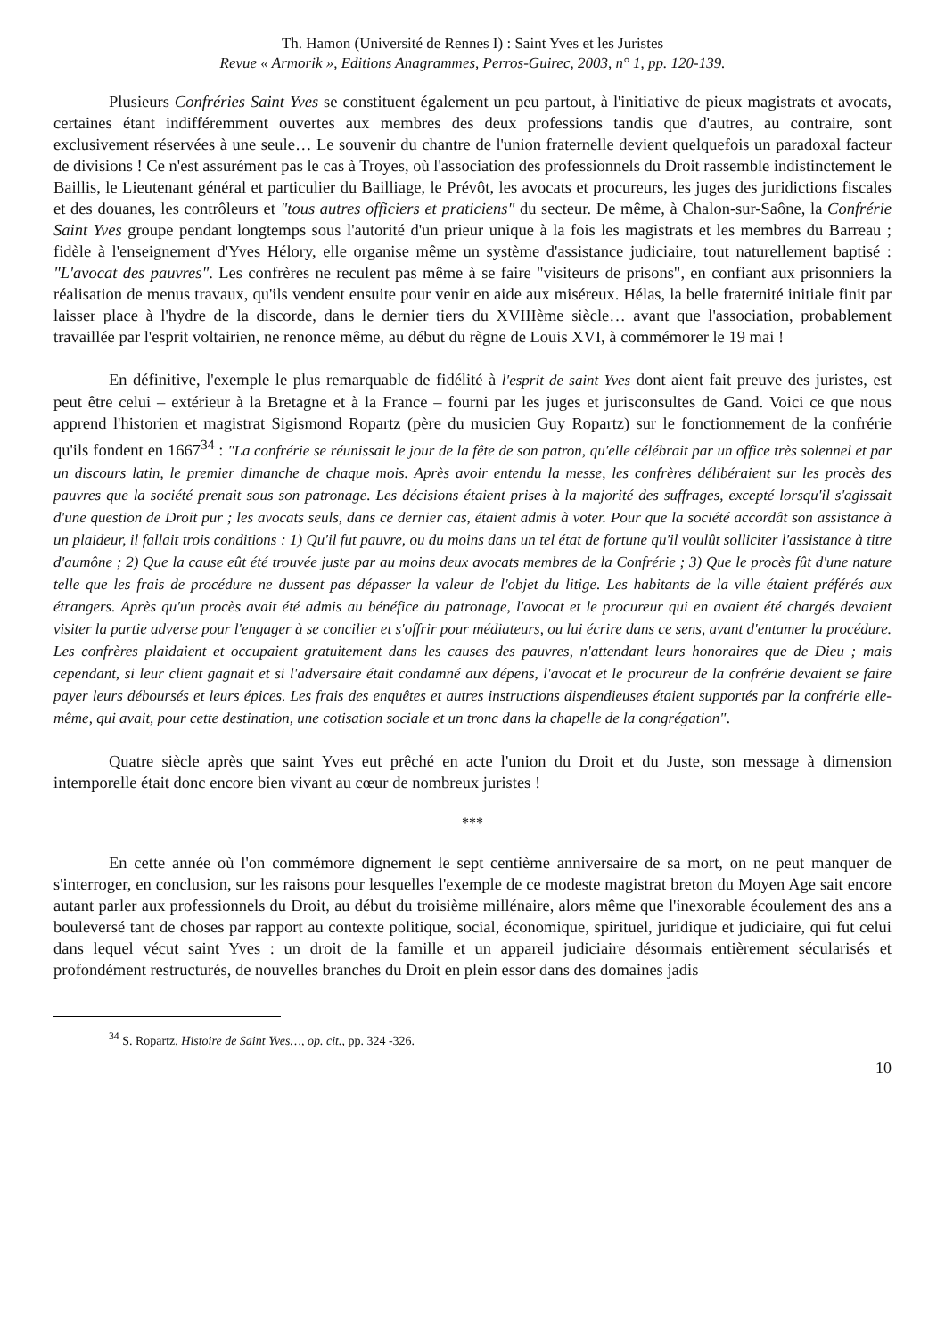Th. Hamon (Université de Rennes I) : Saint Yves et les Juristes
Revue « Armorik », Editions Anagrammes, Perros-Guirec, 2003, n° 1, pp. 120-139.
Plusieurs Confréries Saint Yves se constituent également un peu partout, à l'initiative de pieux magistrats et avocats, certaines étant indifféremment ouvertes aux membres des deux professions tandis que d'autres, au contraire, sont exclusivement réservées à une seule… Le souvenir du chantre de l'union fraternelle devient quelquefois un paradoxal facteur de divisions ! Ce n'est assurément pas le cas à Troyes, où l'association des professionnels du Droit rassemble indistinctement le Baillis, le Lieutenant général et particulier du Bailliage, le Prévôt, les avocats et procureurs, les juges des juridictions fiscales et des douanes, les contrôleurs et "tous autres officiers et praticiens" du secteur. De même, à Chalon-sur-Saône, la Confrérie Saint Yves groupe pendant longtemps sous l'autorité d'un prieur unique à la fois les magistrats et les membres du Barreau ; fidèle à l'enseignement d'Yves Hélory, elle organise même un système d'assistance judiciaire, tout naturellement baptisé : "L'avocat des pauvres". Les confrères ne reculent pas même à se faire "visiteurs de prisons", en confiant aux prisonniers la réalisation de menus travaux, qu'ils vendent ensuite pour venir en aide aux miséreux. Hélas, la belle fraternité initiale finit par laisser place à l'hydre de la discorde, dans le dernier tiers du XVIIIème siècle… avant que l'association, probablement travaillée par l'esprit voltairien, ne renonce même, au début du règne de Louis XVI, à commémorer le 19 mai !
En définitive, l'exemple le plus remarquable de fidélité à l'esprit de saint Yves dont aient fait preuve des juristes, est peut être celui – extérieur à la Bretagne et à la France – fourni par les juges et jurisconsultes de Gand. Voici ce que nous apprend l'historien et magistrat Sigismond Ropartz (père du musicien Guy Ropartz) sur le fonctionnement de la confrérie qu'ils fondent en 1667<sup>34</sup> : "La confrérie se réunissait le jour de la fête de son patron, qu'elle célébrait par un office très solennel et par un discours latin, le premier dimanche de chaque mois. Après avoir entendu la messe, les confrères délibéraient sur les procès des pauvres que la société prenait sous son patronage. Les décisions étaient prises à la majorité des suffrages, excepté lorsqu'il s'agissait d'une question de Droit pur ; les avocats seuls, dans ce dernier cas, étaient admis à voter. Pour que la société accordât son assistance à un plaideur, il fallait trois conditions : 1) Qu'il fut pauvre, ou du moins dans un tel état de fortune qu'il voulût solliciter l'assistance à titre d'aumône ; 2) Que la cause eût été trouvée juste par au moins deux avocats membres de la Confrérie ; 3) Que le procès fût d'une nature telle que les frais de procédure ne dussent pas dépasser la valeur de l'objet du litige. Les habitants de la ville étaient préférés aux étrangers. Après qu'un procès avait été admis au bénéfice du patronage, l'avocat et le procureur qui en avaient été chargés devaient visiter la partie adverse pour l'engager à se concilier et s'offrir pour médiateurs, ou lui écrire dans ce sens, avant d'entamer la procédure. Les confrères plaidaient et occupaient gratuitement dans les causes des pauvres, n'attendant leurs honoraires que de Dieu ; mais cependant, si leur client gagnait et si l'adversaire était condamné aux dépens, l'avocat et le procureur de la confrérie devaient se faire payer leurs déboursés et leurs épices. Les frais des enquêtes et autres instructions dispendieuses étaient supportés par la confrérie elle-même, qui avait, pour cette destination, une cotisation sociale et un tronc dans la chapelle de la congrégation".
Quatre siècle après que saint Yves eut prêché en acte l'union du Droit et du Juste, son message à dimension intemporelle était donc encore bien vivant au cœur de nombreux juristes !
***
En cette année où l'on commémore dignement le sept centième anniversaire de sa mort, on ne peut manquer de s'interroger, en conclusion, sur les raisons pour lesquelles l'exemple de ce modeste magistrat breton du Moyen Age sait encore autant parler aux professionnels du Droit, au début du troisième millénaire, alors même que l'inexorable écoulement des ans a bouleversé tant de choses par rapport au contexte politique, social, économique, spirituel, juridique et judiciaire, qui fut celui dans lequel vécut saint Yves : un droit de la famille et un appareil judiciaire désormais entièrement sécularisés et profondément restructurés, de nouvelles branches du Droit en plein essor dans des domaines jadis
<sup>34</sup> S. Ropartz, Histoire de Saint Yves…, op. cit., pp. 324 -326.
10